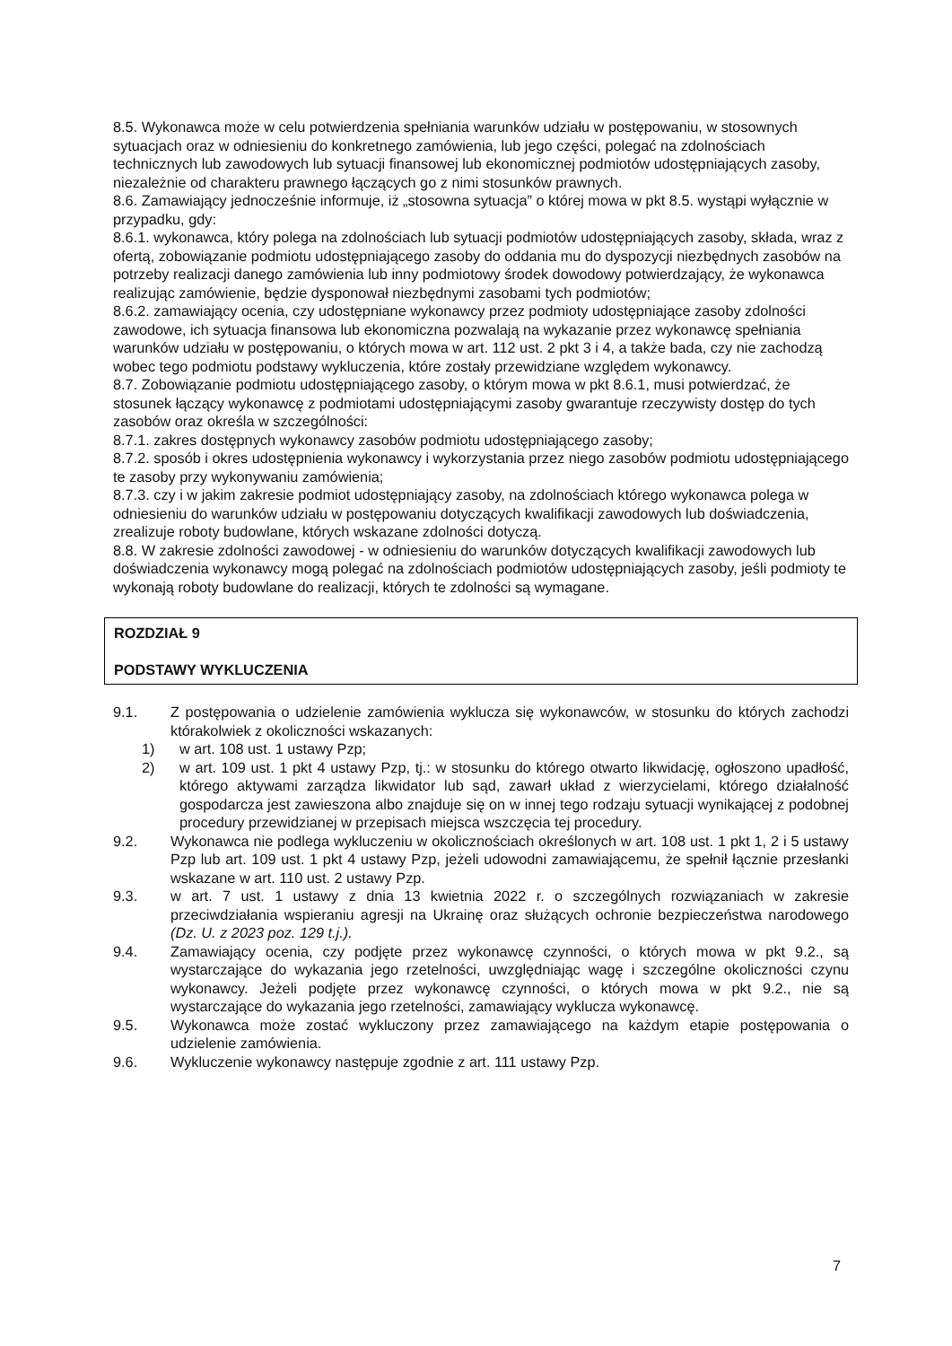8.5. Wykonawca może w celu potwierdzenia spełniania warunków udziału w postępowaniu, w stosownych sytuacjach oraz w odniesieniu do konkretnego zamówienia, lub jego części, polegać na zdolnościach technicznych lub zawodowych lub sytuacji finansowej lub ekonomicznej podmiotów udostępniających zasoby, niezależnie od charakteru prawnego łączących go z nimi stosunków prawnych.
8.6. Zamawiający jednocześnie informuje, iż „stosowna sytuacja” o której mowa w pkt 8.5. wystąpi wyłącznie w przypadku, gdy:
8.6.1. wykonawca, który polega na zdolnościach lub sytuacji podmiotów udostępniających zasoby, składa, wraz z ofertą, zobowiązanie podmiotu udostępniającego zasoby do oddania mu do dyspozycji niezbędnych zasobów na potrzeby realizacji danego zamówienia lub inny podmiotowy środek dowodowy potwierdzający, że wykonawca realizując zamówienie, będzie dysponował niezbędnymi zasobami tych podmiotów;
8.6.2. zamawiający ocenia, czy udostępniane wykonawcy przez podmioty udostępniające zasoby zdolności zawodowe, ich sytuacja finansowa lub ekonomiczna pozwalają na wykazanie przez wykonawcę spełniania warunków udziału w postępowaniu, o których mowa w art. 112 ust. 2 pkt 3 i 4, a także bada, czy nie zachodzą wobec tego podmiotu podstawy wykluczenia, które zostały przewidziane względem wykonawcy.
8.7. Zobowiązanie podmiotu udostępniającego zasoby, o którym mowa w pkt 8.6.1, musi potwierdzać, że stosunek łączący wykonawcę z podmiotami udostępniającymi zasoby gwarantuje rzeczywisty dostęp do tych zasobów oraz określa w szczególności:
8.7.1. zakres dostępnych wykonawcy zasobów podmiotu udostępniającego zasoby;
8.7.2. sposób i okres udostępnienia wykonawcy i wykorzystania przez niego zasobów podmiotu udostępniającego te zasoby przy wykonywaniu zamówienia;
8.7.3. czy i w jakim zakresie podmiot udostępniający zasoby, na zdolnościach którego wykonawca polega w odniesieniu do warunków udziału w postępowaniu dotyczących kwalifikacji zawodowych lub doświadczenia, zrealizuje roboty budowlane, których wskazane zdolności dotyczą.
8.8. W zakresie zdolności zawodowej - w odniesieniu do warunków dotyczących kwalifikacji zawodowych lub doświadczenia wykonawcy mogą polegać na zdolnościach podmiotów udostępniających zasoby, jeśli podmioty te wykonają roboty budowlane do realizacji, których te zdolności są wymagane.
ROZDZIAŁ 9
PODSTAWY WYKLUCZENIA
9.1. Z postępowania o udzielenie zamówienia wyklucza się wykonawców, w stosunku do których zachodzi którakolwiek z okoliczności wskazanych:
1) w art. 108 ust. 1 ustawy Pzp;
2) w art. 109 ust. 1 pkt 4 ustawy Pzp, tj.: w stosunku do którego otwarto likwidację, ogłoszono upadłość, którego aktywami zarządza likwidator lub sąd, zawarł układ z wierzycielami, którego działalność gospodarcza jest zawieszona albo znajduje się on w innej tego rodzaju sytuacji wynikającej z podobnej procedury przewidzianej w przepisach miejsca wszczęcia tej procedury.
9.2. Wykonawca nie podlega wykluczeniu w okolicznościach określonych w art. 108 ust. 1 pkt 1, 2 i 5 ustawy Pzp lub art. 109 ust. 1 pkt 4 ustawy Pzp, jeżeli udowodni zamawiającemu, że spełnił łącznie przesłanki wskazane w art. 110 ust. 2 ustawy Pzp.
9.3. w art. 7 ust. 1 ustawy z dnia 13 kwietnia 2022 r. o szczególnych rozwiązaniach w zakresie przeciwdziałania wspieraniu agresji na Ukrainę oraz służących ochronie bezpieczeństwa narodowego (Dz. U. z 2023 poz. 129 t.j.).
9.4. Zamawiający ocenia, czy podjęte przez wykonawcę czynności, o których mowa w pkt 9.2., są wystarczające do wykazania jego rzetelności, uwzględniając wagę i szczególne okoliczności czynu wykonawcy. Jeżeli podjęte przez wykonawcę czynności, o których mowa w pkt 9.2., nie są wystarczające do wykazania jego rzetelności, zamawiający wyklucza wykonawcę.
9.5. Wykonawca może zostać wykluczony przez zamawiającego na każdym etapie postępowania o udzielenie zamówienia.
9.6. Wykluczenie wykonawcy następuje zgodnie z art. 111 ustawy Pzp.
7